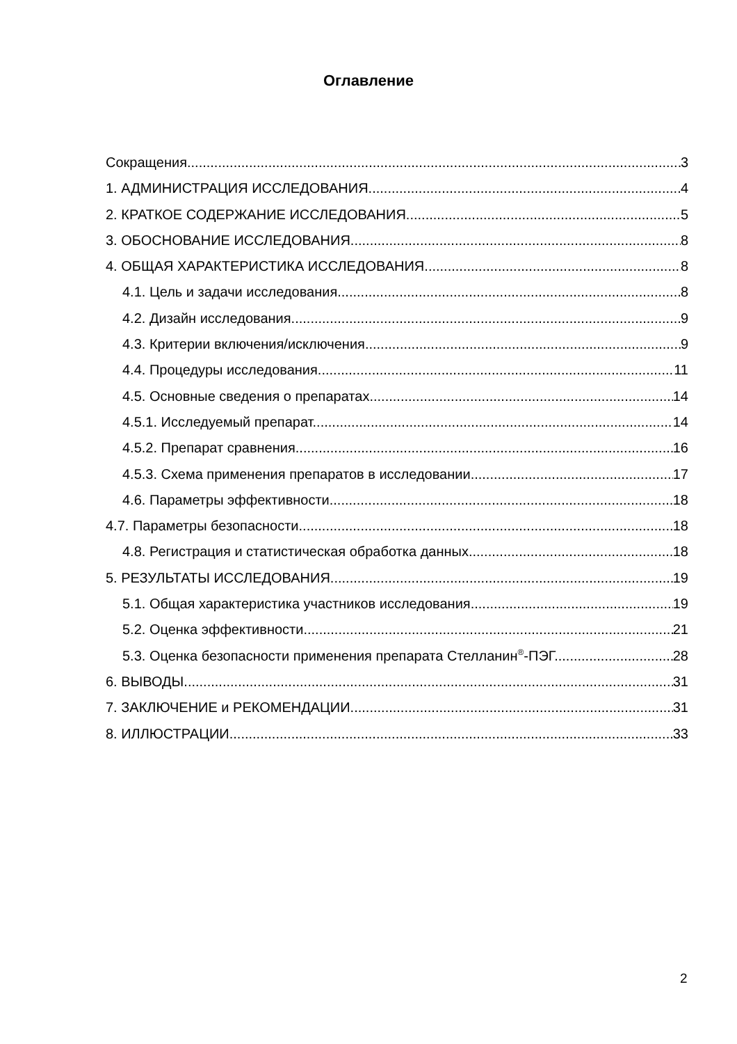Оглавление
Сокращения 3
1. АДМИНИСТРАЦИЯ ИССЛЕДОВАНИЯ. 4
2. КРАТКОЕ СОДЕРЖАНИЕ ИССЛЕДОВАНИЯ 5
3. ОБОСНОВАНИЕ ИССЛЕДОВАНИЯ. 8
4. ОБЩАЯ ХАРАКТЕРИСТИКА ИССЛЕДОВАНИЯ. 8
4.1. Цель и задачи исследования. 8
4.2. Дизайн исследования. 9
4.3. Критерии включения/исключения. 9
4.4. Процедуры исследования. 11
4.5. Основные сведения о препаратах. 14
4.5.1. Исследуемый препарат. 14
4.5.2. Препарат сравнения. 16
4.5.3. Схема применения препаратов в исследовании. 17
4.6. Параметры эффективности. 18
4.7. Параметры безопасности. 18
4.8. Регистрация и статистическая обработка данных. 18
5. РЕЗУЛЬТАТЫ ИССЛЕДОВАНИЯ. 19
5.1. Общая характеристика участников исследования. 19
5.2. Оценка эффективности. 21
5.3. Оценка безопасности применения препарата Стелланин<sup>®</sup>-ПЭГ. 28
6. ВЫВОДЫ. 31
7. ЗАКЛЮЧЕНИЕ и РЕКОМЕНДАЦИИ. 31
8. ИЛЛЮСТРАЦИИ. 33
2